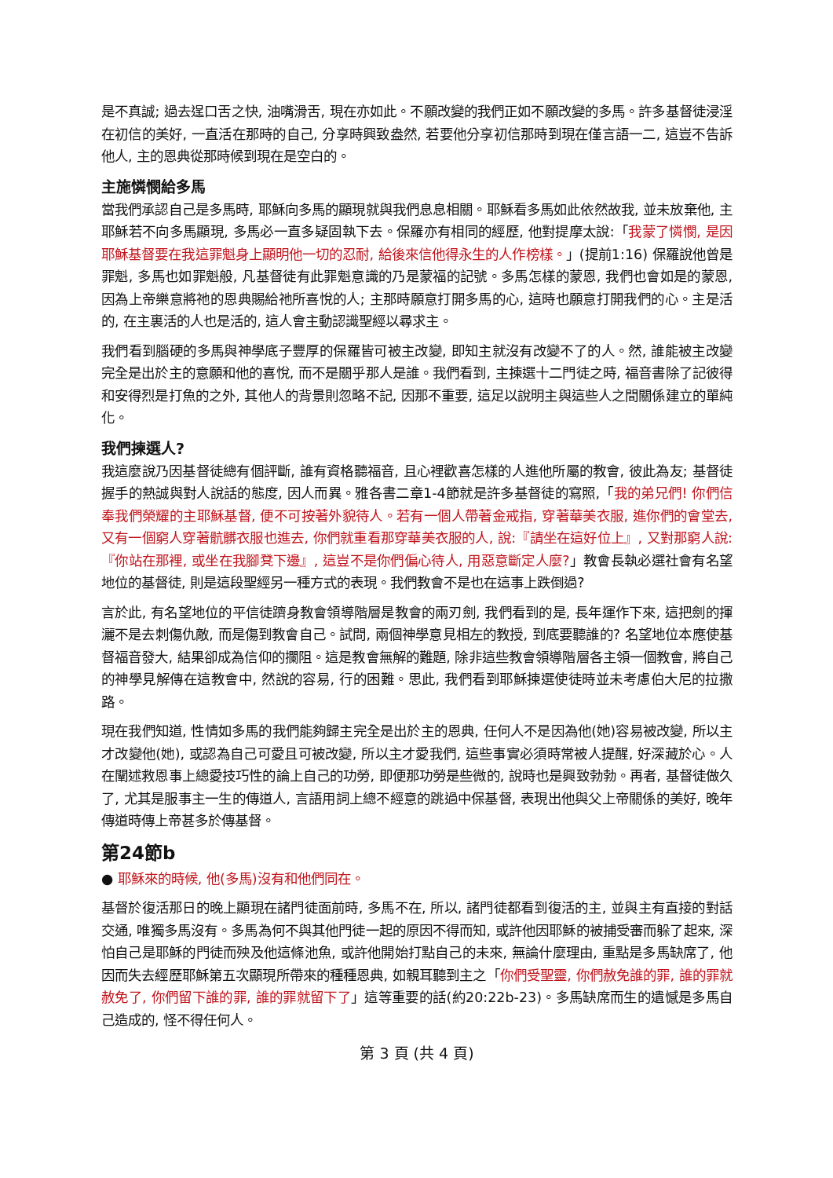是不真誠; 過去逞口舌之快, 油嘴滑舌, 現在亦如此。不願改變的我們正如不願改變的多馬。許多基督徒浸淫在初信的美好, 一直活在那時的自己, 分享時興致盎然, 若要他分享初信那時到現在僅言語一二, 這豈不告訴他人, 主的恩典從那時候到現在是空白的。
主施憐憫給多馬
當我們承認自己是多馬時, 耶穌向多馬的顯現就與我們息息相關。耶穌看多馬如此依然故我, 並未放棄他, 主耶穌若不向多馬顯現, 多馬必一直多疑固執下去。保羅亦有相同的經歷, 他對提摩太說:「我蒙了憐憫, 是因耶穌基督要在我這罪魁身上顯明他一切的忍耐, 給後來信他得永生的人作榜樣。」(提前1:16) 保羅說他曾是罪魁, 多馬也如罪魁般, 凡基督徒有此罪魁意識的乃是蒙福的記號。多馬怎樣的蒙恩, 我們也會如是的蒙恩, 因為上帝樂意將祂的恩典賜給祂所喜悅的人; 主那時願意打開多馬的心, 這時也願意打開我們的心。主是活的, 在主裏活的人也是活的, 這人會主動認識聖經以尋求主。
我們看到腦硬的多馬與神學底子豐厚的保羅皆可被主改變, 即知主就沒有改變不了的人。然, 誰能被主改變完全是出於主的意願和他的喜悅, 而不是關乎那人是誰。我們看到, 主揀選十二門徒之時, 福音書除了記彼得和安得烈是打魚的之外, 其他人的背景則忽略不記, 因那不重要, 這足以說明主與這些人之間關係建立的單純化。
我們揀選人?
我這麼說乃因基督徒總有個評斷, 誰有資格聽福音, 且心裡歡喜怎樣的人進他所屬的教會, 彼此為友; 基督徒握手的熱誠與對人說話的態度, 因人而異。雅各書二章1-4節就是許多基督徒的寫照,「我的弟兄們! 你們信奉我們榮耀的主耶穌基督, 便不可按著外貌待人。若有一個人帶著金戒指, 穿著華美衣服, 進你們的會堂去, 又有一個窮人穿著骯髒衣服也進去, 你們就重看那穿華美衣服的人, 說:『請坐在這好位上』, 又對那窮人說:『你站在那裡, 或坐在我腳凳下邊』, 這豈不是你們偏心待人, 用惡意斷定人麼?」教會長執必選社會有名望地位的基督徒, 則是這段聖經另一種方式的表現。我們教會不是也在這事上跌倒過?
言於此, 有名望地位的平信徒躋身教會領導階層是教會的兩刃劍, 我們看到的是, 長年運作下來, 這把劍的揮灑不是去刺傷仇敵, 而是傷到教會自己。試問, 兩個神學意見相左的教授, 到底要聽誰的? 名望地位本應使基督福音發大, 結果卻成為信仰的攔阻。這是教會無解的難題, 除非這些教會領導階層各主領一個教會, 將自己的神學見解傳在這教會中, 然說的容易, 行的困難。思此, 我們看到耶穌揀選使徒時並未考慮伯大尼的拉撒路。
現在我們知道, 性情如多馬的我們能夠歸主完全是出於主的恩典, 任何人不是因為他(她)容易被改變, 所以主才改變他(她), 或認為自己可愛且可被改變, 所以主才愛我們, 這些事實必須時常被人提醒, 好深藏於心。人在闡述救恩事上總愛技巧性的論上自己的功勞, 即便那功勞是些微的, 說時也是興致勃勃。再者, 基督徒做久了, 尤其是服事主一生的傳道人, 言語用詞上總不經意的跳過中保基督, 表現出他與父上帝關係的美好, 晚年傳道時傳上帝甚多於傳基督。
第24節b
● 耶穌來的時候, 他(多馬)沒有和他們同在。
基督於復活那日的晚上顯現在諸門徒面前時, 多馬不在, 所以, 諸門徒都看到復活的主, 並與主有直接的對話交通, 唯獨多馬沒有。多馬為何不與其他門徒一起的原因不得而知, 或許他因耶穌的被捕受審而躲了起來, 深怕自己是耶穌的門徒而殃及他這條池魚, 或許他開始打點自己的未來, 無論什麼理由, 重點是多馬缺席了, 他因而失去經歷耶穌第五次顯現所帶來的種種恩典, 如親耳聽到主之「你們受聖靈, 你們赦免誰的罪, 誰的罪就赦免了, 你們留下誰的罪, 誰的罪就留下了」這等重要的話(約20:22b-23)。多馬缺席而生的遺憾是多馬自己造成的, 怪不得任何人。
第 3 頁 (共 4 頁)